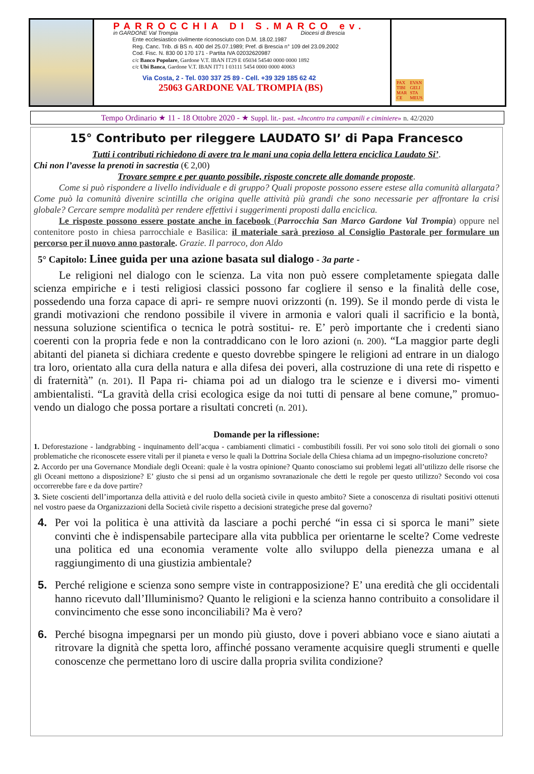PARROCCHIA DI S.MARCO ev.
in GARDONE Val Trompia Diocesi di Brescia
Ente ecclesiastico civilmente riconosciuto con D.M. 18.02.1987
Reg. Canc. Trib. di BS n. 400 del 25.07.1989; Pref. di Brescia n° 109 del 23.09.2002
Cod. Fisc. N. 830 00 170 171 - Partita IVA 02032620987
c/c Banco Popolare, Gardone V.T. IBAN IT29 E 05034 54540 0000 0000 1892
c/c Ubi Banca, Gardone V.T. IBAN IT71 I 03111 5454 0000 0000 40063
Via Costa, 2 - Tel. 030 337 25 89 - Cell. +39 329 185 62 42
25063 GARDONE VAL TROMPIA (BS)
PAX
TIBI
MAR
CE EVAN
GELI
STA
MEUS
Tempo Ordinario ★ 11 - 18 Ottobre 2020 - ★ Suppl. lit.- past. «Incontro tra campanili e ciminiere» n. 42/2020
15° Contributo per rileggere LAUDATO SI’ di Papa Francesco
Tutti i contributi richiedono di avere tra le mani una copia della lettera enciclica Laudato Si’.
Chi non l’avesse la prenoti in sacrestia (€ 2,00)
Trovare sempre e per quanto possibile, risposte concrete alle domande proposte.
Come si può rispondere a livello individuale e di gruppo? Quali proposte possono essere estese alla comunità allargata? Come può la comunità divenire scintilla che origina quelle attività più grandi che sono necessarie per affrontare la crisi globale? Cercare sempre modalità per rendere effettivi i suggerimenti proposti dalla enciclica.
Le risposte possono essere postate anche in facebook (Parrocchia San Marco Gardone Val Trompia) oppure nel contenitore posto in chiesa parrocchiale e Basilica: il materiale sarà prezioso al Consiglio Pastorale per formulare un percorso per il nuovo anno pastorale. Grazie. Il parroco, don Aldo
5° Capitolo: Linee guida per una azione basata sul dialogo - 3a parte -
Le religioni nel dialogo con le scienza. La vita non può essere completamente spiegata dalle scienza empiriche e i testi religiosi classici possono far cogliere il senso e la finalità delle cose, possedendo una forza capace di apri- re sempre nuovi orizzonti (n. 199). Se il mondo perde di vista le grandi motivazioni che rendono possibile il vivere in armonia e valori quali il sacrificio e la bontà, nessuna soluzione scientifica o tecnica le potrà sostitui- re. E’ però importante che i credenti siano coerenti con la propria fede e non la contraddicano con le loro azioni (n. 200). “La maggior parte degli abitanti del pianeta si dichiara credente e questo dovrebbe spingere le religioni ad entrare in un dialogo tra loro, orientato alla cura della natura e alla difesa dei poveri, alla costruzione di una rete di rispetto e di fraternità” (n. 201). Il Papa ri- chiama poi ad un dialogo tra le scienze e i diversi mo- vimenti ambientalisti. “La gravità della crisi ecologica esige da noi tutti di pensare al bene comune,” promuo- vendo un dialogo che possa portare a risultati concreti (n. 201).
Domande per la riflessione:
1. Deforestazione - landgrabbing - inquinamento dell’acqua - cambiamenti climatici - combustibili fossili. Per voi sono solo titoli dei giornali o sono problematiche che riconoscete essere vitali per il pianeta e verso le quali la Dottrina Sociale della Chiesa chiama ad un impegno-risoluzione concreto?
2. Accordo per una Governance Mondiale degli Oceani: quale è la vostra opinione? Quanto conosciamo sui problemi legati all’utilizzo delle risorse che gli Oceani mettono a disposizione? E’ giusto che si pensi ad un organismo sovranazionale che detti le regole per questo utilizzo? Secondo voi cosa occorrerebbe fare e da dove partire?
3. Siete coscienti dell’importanza della attività e del ruolo della società civile in questo ambito? Siete a conoscenza di risultati positivi ottenuti nel vostro paese da Organizzazioni della Società civile rispetto a decisioni strategiche prese dal governo?
4. Per voi la politica è una attività da lasciare a pochi perché “in essa ci si sporca le mani” siete convinti che è indispensabile partecipare alla vita pubblica per orientarne le scelte? Come vedreste una politica ed una economia veramente volte allo sviluppo della pienezza umana e al raggiungimento di una giustizia ambientale?
5. Perché religione e scienza sono sempre viste in contrapposizione? E’ una eredità che gli occidentali hanno ricevuto dall’Illuminismo? Quanto le religioni e la scienza hanno contribuito a consolidare il convincimento che esse sono inconciliabili? Ma è vero?
6. Perché bisogna impegnarsi per un mondo più giusto, dove i poveri abbiano voce e siano aiutati a ritrovare la dignità che spetta loro, affinché possano veramente acquisire quegli strumenti e quelle conoscenze che permettano loro di uscire dalla propria svilita condizione?